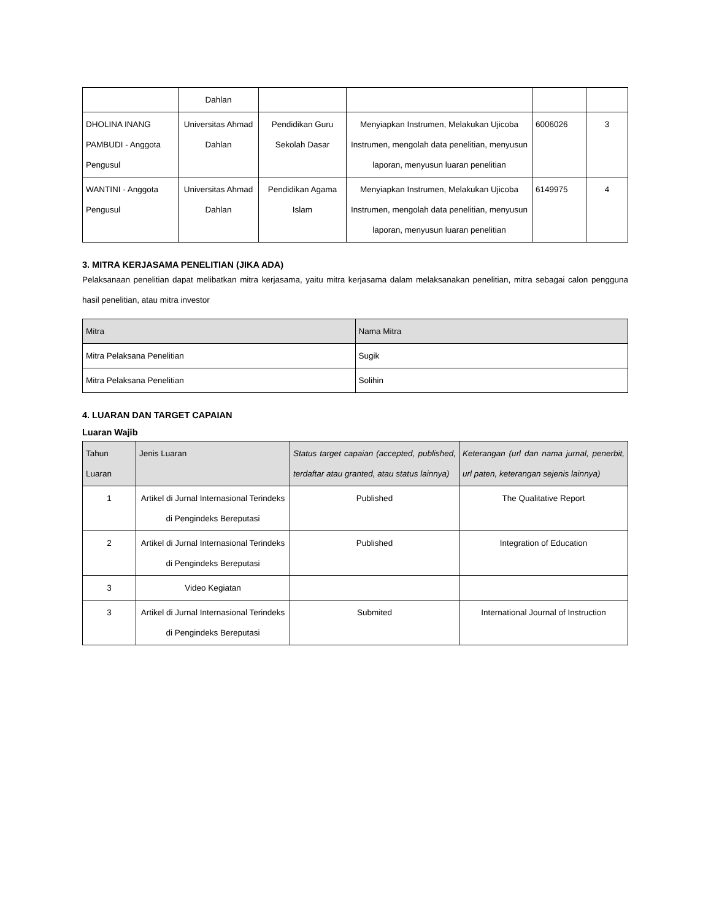| | Dahlan | | | | |
| DHOLINA INANG PAMBUDI - Anggota Pengusul | Universitas Ahmad Dahlan | Pendidikan Guru Sekolah Dasar | Menyiapkan Instrumen, Melakukan Ujicoba Instrumen, mengolah data penelitian, menyusun laporan, menyusun luaran penelitian | 6006026 | 3 |
| WANTINI - Anggota Pengusul | Universitas Ahmad Dahlan | Pendidikan Agama Islam | Menyiapkan Instrumen, Melakukan Ujicoba Instrumen, mengolah data penelitian, menyusun laporan, menyusun luaran penelitian | 6149975 | 4 |
3. MITRA KERJASAMA PENELITIAN (JIKA ADA)
Pelaksanaan penelitian dapat melibatkan mitra kerjasama, yaitu mitra kerjasama dalam melaksanakan penelitian, mitra sebagai calon pengguna hasil penelitian, atau mitra investor
| Mitra | Nama Mitra |
| --- | --- |
| Mitra Pelaksana Penelitian | Sugik |
| Mitra Pelaksana Penelitian | Solihin |
4. LUARAN DAN TARGET CAPAIAN
Luaran Wajib
| Tahun Luaran | Jenis Luaran | Status target capaian (accepted, published, terdaftar atau granted, atau status lainnya) | Keterangan (url dan nama jurnal, penerbit, url paten, keterangan sejenis lainnya) |
| --- | --- | --- | --- |
| 1 | Artikel di Jurnal Internasional Terindeks di Pengindeks Bereputasi | Published | The Qualitative Report |
| 2 | Artikel di Jurnal Internasional Terindeks di Pengindeks Bereputasi | Published | Integration of Education |
| 3 | Video Kegiatan | | |
| 3 | Artikel di Jurnal Internasional Terindeks di Pengindeks Bereputasi | Submited | International Journal of Instruction |